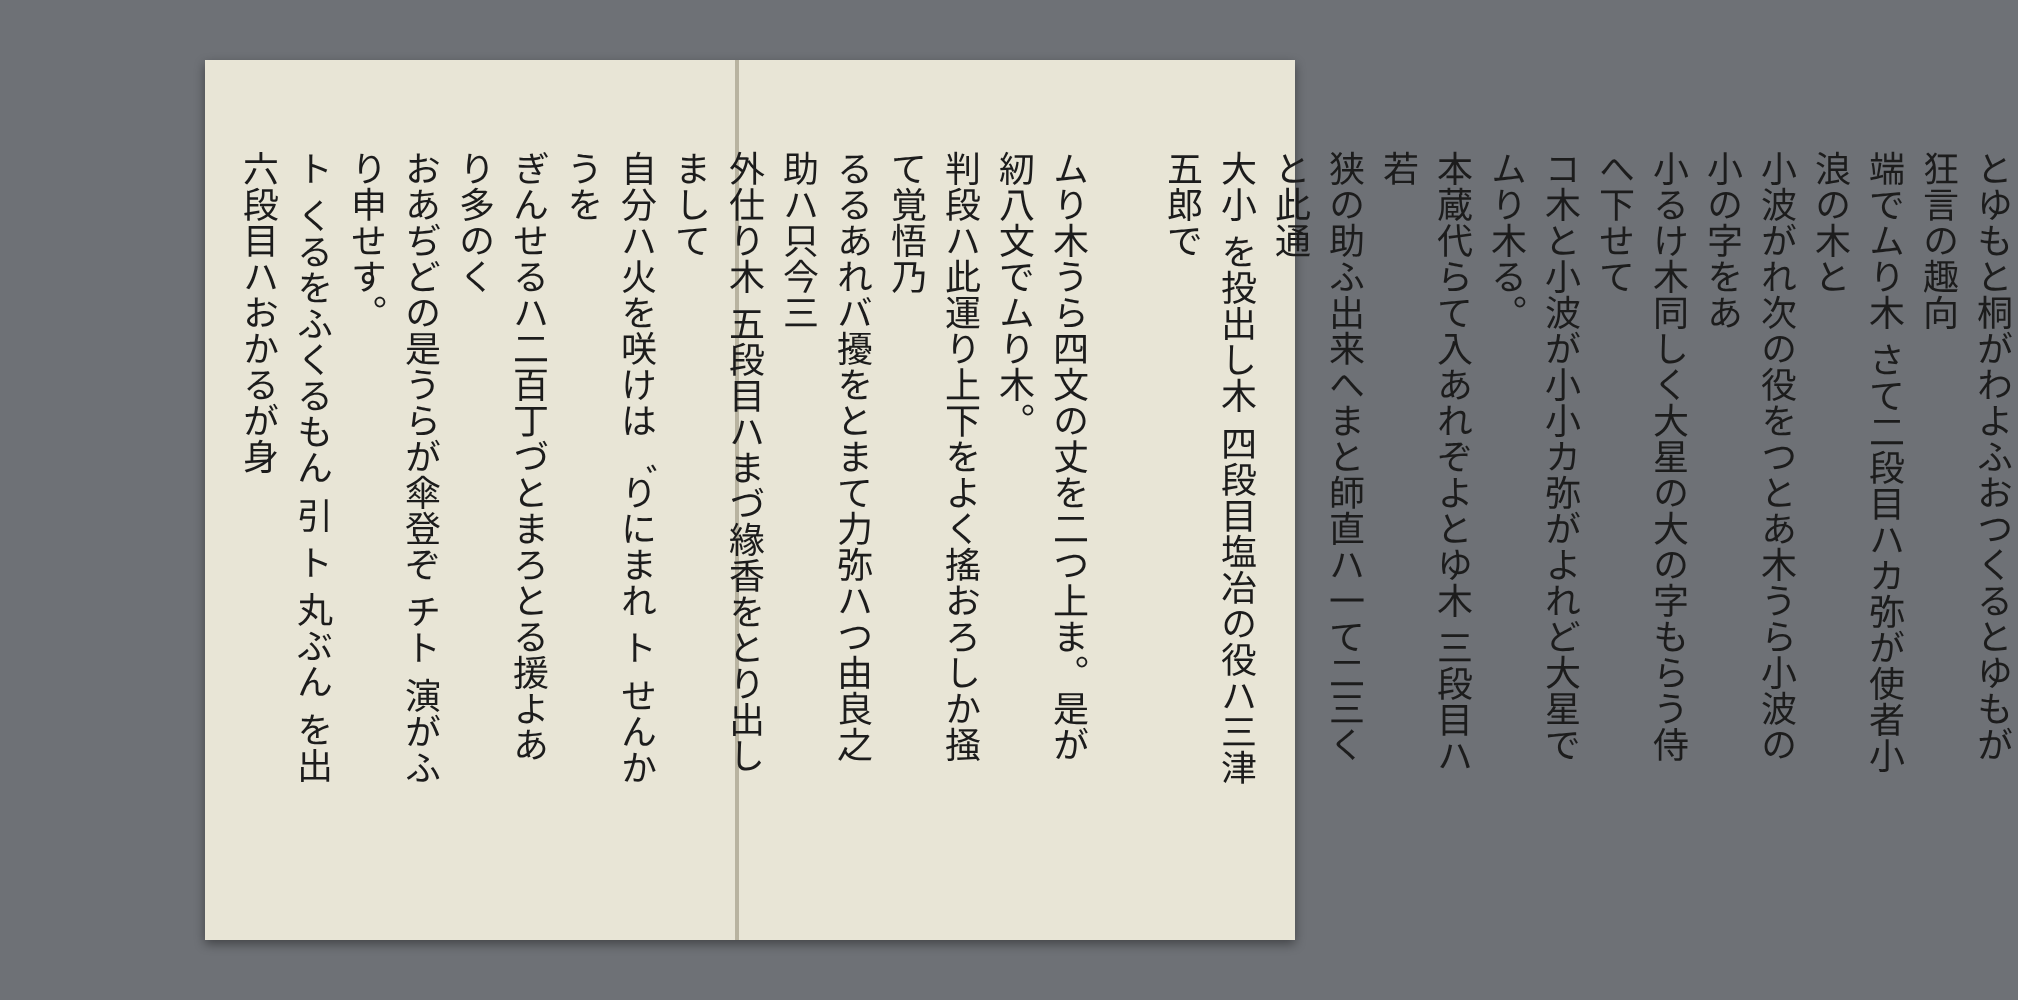ムり木うら四文の丈を二つ上ま。是が紉八文でムり木。
判段ハ此運り上下をよく搖おろしか掻て覚悟乃
るるあれバ擾をとまて力弥ハつ由良之助ハ只今三
外仕り木 五段目ハまづ緣香をとり出しまして
自分ハ火を咲けは゛りにまれ ト せんかうを
ぎんせるハ二百丁づとまろとる援よあり多のく
おあぢどの是うらが傘登ぞ チト 演がふり申せす。
ト くるをふくるもん 引 ト 丸ぶん を出 六段目ハおかるが身
とゆもと桐がわよふおつくるとゆもが狂言の趣向
端でムり木 さて二段目ハカ弥が使者小浪の木と
小波がれ次の役をつとあ木うら小波の小の字をあ
小るけ木同しく大星の大の字もらう侍へ下せて
コ木と小波が小小カ弥がよれど大星でムり木る。
本蔵代らて入あれぞよとゆ木 三段目ハ若
狭の助ふ出来へまと師直ハ一て二三くと此通
大小 を投出し木 四段目塩冶の役ハ三津五郎で